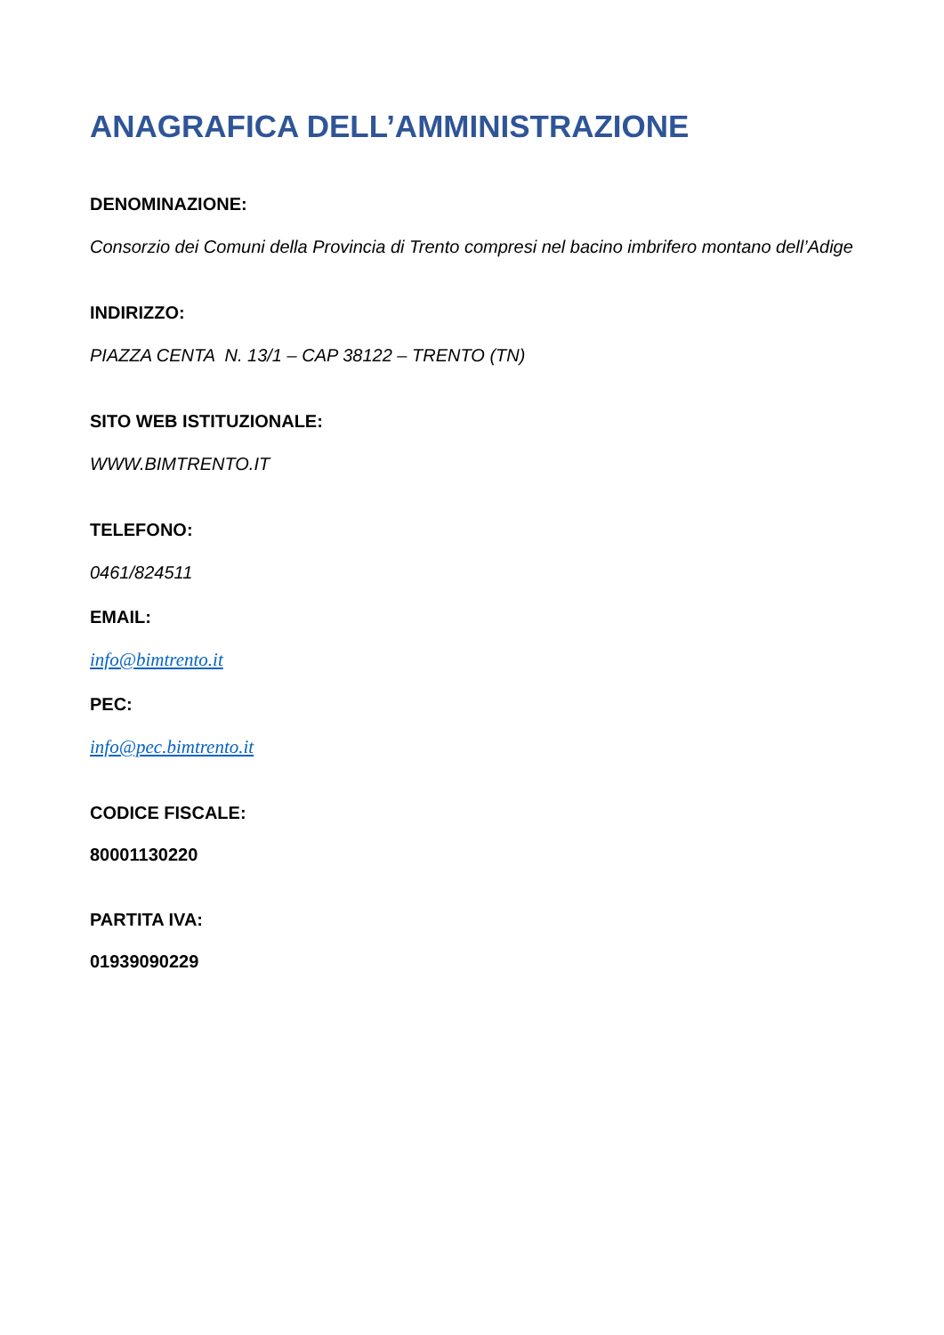ANAGRAFICA DELL’AMMINISTRAZIONE
DENOMINAZIONE:
Consorzio dei Comuni della Provincia di Trento compresi nel bacino imbrifero montano dell’Adige
INDIRIZZO:
PIAZZA CENTA N. 13/1 – CAP 38122 – TRENTO (TN)
SITO WEB ISTITUZIONALE:
WWW.BIMTRENTO.IT
TELEFONO:
0461/824511
EMAIL:
info@bimtrento.it
PEC:
info@pec.bimtrento.it
CODICE FISCALE:
80001130220
PARTITA IVA:
01939090229